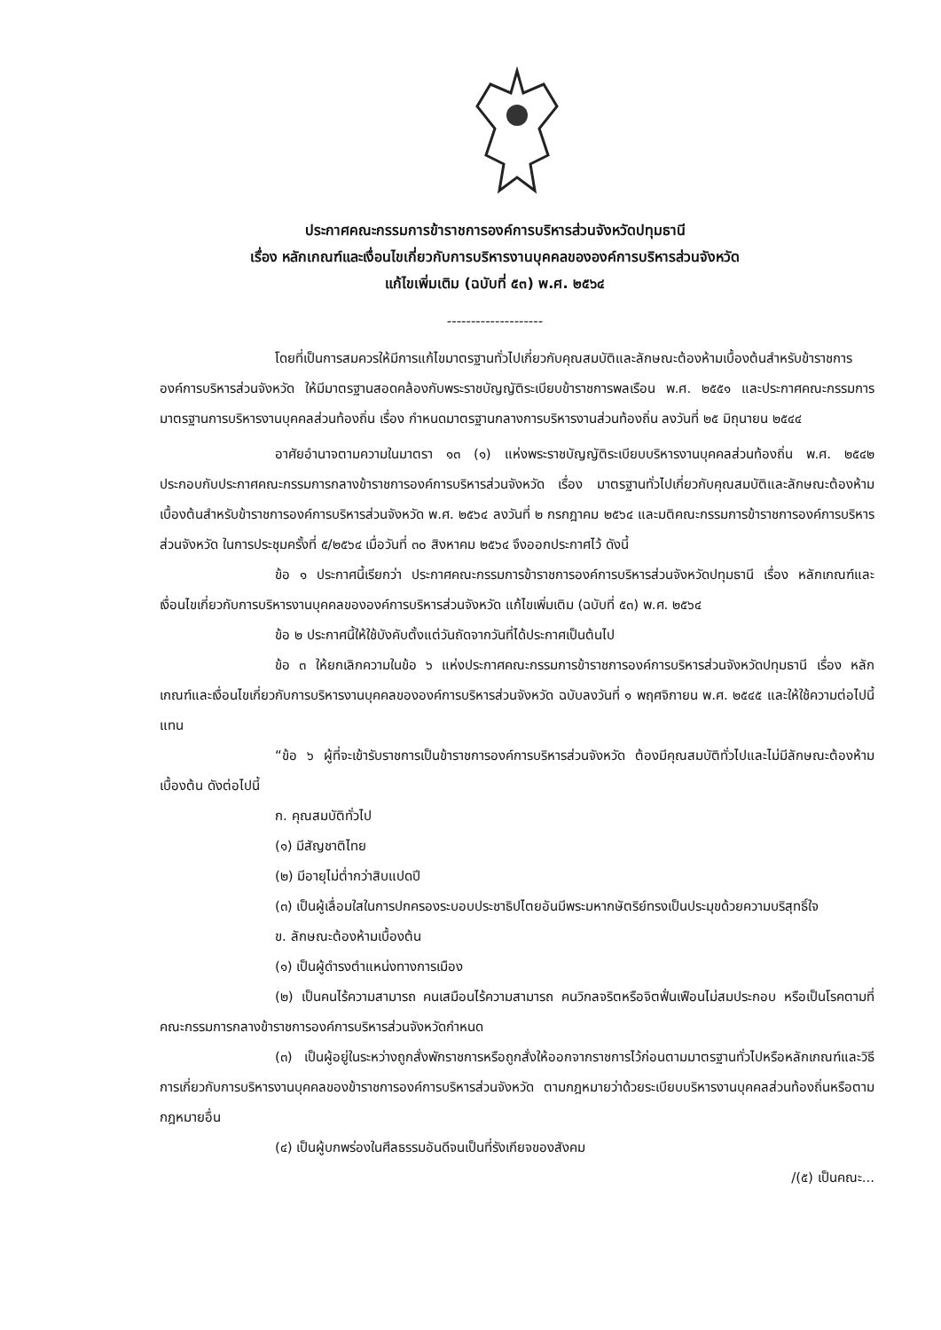ประกาศคณะกรรมการข้าราชการองค์การบริหารส่วนจังหวัดปทุมธานี
เรื่อง หลักเกณฑ์และเงื่อนไขเกี่ยวกับการบริหารงานบุคคลขององค์การบริหารส่วนจังหวัด
แก้ไขเพิ่มเติม (ฉบับที่ ๕๓) พ.ศ. ๒๕๖๔
--------------------
โดยที่เป็นการสมควรให้มีการแก้ไขมาตรฐานทั่วไปเกี่ยวกับคุณสมบัติและลักษณะต้องห้ามเบื้องต้นสำหรับข้าราชการองค์การบริหารส่วนจังหวัด ให้มีมาตรฐานสอดคล้องกับพระราชบัญญัติระเบียบข้าราชการพลเรือน พ.ศ. ๒๕๕๑ และประกาศคณะกรรมการมาตรฐานการบริหารงานบุคคลส่วนท้องถิ่น เรื่อง กำหนดมาตรฐานกลางการบริหารงานส่วนท้องถิ่น ลงวันที่ ๒๕ มิถุนายน ๒๕๔๔
อาศัยอำนาจตามความในมาตรา ๑๓ (๑) แห่งพระราชบัญญัติระเบียบบริหารงานบุคคลส่วนท้องถิ่น พ.ศ. ๒๕๔๒ ประกอบกับประกาศคณะกรรมการกลางข้าราชการองค์การบริหารส่วนจังหวัด เรื่อง มาตรฐานทั่วไปเกี่ยวกับคุณสมบัติและลักษณะต้องห้ามเบื้องต้นสำหรับข้าราชการองค์การบริหารส่วนจังหวัด พ.ศ. ๒๕๖๔ ลงวันที่ ๒ กรกฎาคม ๒๕๖๔ และมติคณะกรรมการข้าราชการองค์การบริหารส่วนจังหวัด ในการประชุมครั้งที่ ๕/๒๕๖๔ เมื่อวันที่ ๓๐ สิงหาคม ๒๕๖๔ จึงออกประกาศไว้ ดังนี้
ข้อ ๑ ประกาศนี้เรียกว่า ประกาศคณะกรรมการข้าราชการองค์การบริหารส่วนจังหวัดปทุมธานี เรื่อง หลักเกณฑ์และเงื่อนไขเกี่ยวกับการบริหารงานบุคคลขององค์การบริหารส่วนจังหวัด แก้ไขเพิ่มเติม (ฉบับที่ ๕๓) พ.ศ. ๒๕๖๔
ข้อ ๒ ประกาศนี้ให้ใช้บังคับตั้งแต่วันถัดจากวันที่ได้ประกาศเป็นต้นไป
ข้อ ๓ ให้ยกเลิกความในข้อ ๖ แห่งประกาศคณะกรรมการข้าราชการองค์การบริหารส่วนจังหวัดปทุมธานี เรื่อง หลักเกณฑ์และเงื่อนไขเกี่ยวกับการบริหารงานบุคคลขององค์การบริหารส่วนจังหวัด ฉบับลงวันที่ ๑ พฤศจิกายน พ.ศ. ๒๕๔๕ และให้ใช้ความต่อไปนี้แทน
“ข้อ ๖ ผู้ที่จะเข้ารับราชการเป็นข้าราชการองค์การบริหารส่วนจังหวัด ต้องมีคุณสมบัติทั่วไปและไม่มีลักษณะต้องห้ามเบื้องต้น ดังต่อไปนี้
ก. คุณสมบัติทั่วไป
(๑) มีสัญชาติไทย
(๒) มีอายุไม่ต่ำกว่าสิบแปดปี
(๓) เป็นผู้เลื่อมใสในการปกครองระบอบประชาธิปไตยอันมีพระมหากษัตริย์ทรงเป็นประมุขด้วยความบริสุทธิ์ใจ
ข. ลักษณะต้องห้ามเบื้องต้น
(๑) เป็นผู้ดำรงตำแหน่งทางการเมือง
(๒) เป็นคนไร้ความสามารถ คนเสมือนไร้ความสามารถ คนวิกลจริตหรือจิตฟั่นเฟือนไม่สมประกอบ หรือเป็นโรคตามที่คณะกรรมการกลางข้าราชการองค์การบริหารส่วนจังหวัดกำหนด
(๓) เป็นผู้อยู่ในระหว่างถูกสั่งพักราชการหรือถูกสั่งให้ออกจากราชการไว้ก่อนตามมาตรฐานทั่วไปหรือหลักเกณฑ์และวิธีการเกี่ยวกับการบริหารงานบุคคลของข้าราชการองค์การบริหารส่วนจังหวัด ตามกฎหมายว่าด้วยระเบียบบริหารงานบุคคลส่วนท้องถิ่นหรือตามกฎหมายอื่น
(๔) เป็นผู้บกพร่องในศีลธรรมอันดีจนเป็นที่รังเกียจของสังคม
/(๕) เป็นคณะ...